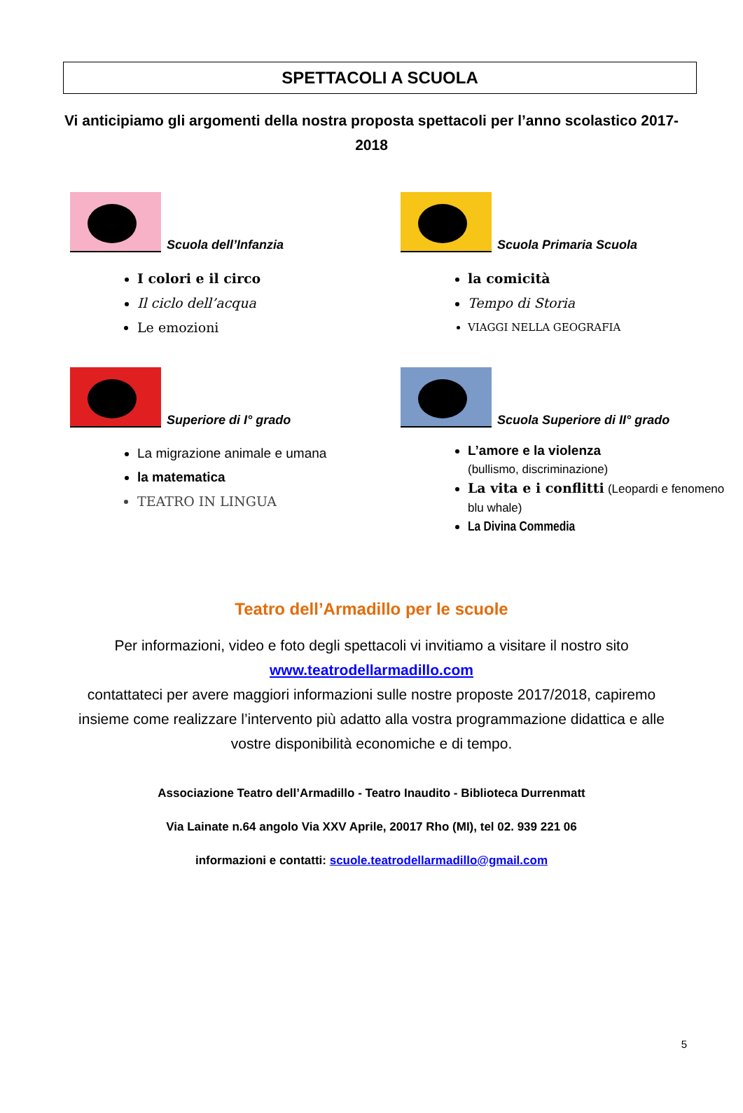SPETTACOLI A SCUOLA
Vi anticipiamo gli argomenti della nostra proposta spettacoli per l’anno scolastico 2017-2018
Scuola dell’Infanzia
I colori e il circo
Il ciclo dell’acqua
Le emozioni
Scuola Primaria Scuola
la comicità
Tempo di Storia
VIAGGI NELLA GEOGRAFIA
Superiore di I° grado
La migrazione animale e umana
la matematica
TEATRO IN LINGUA
Scuola Superiore di II° grado
L’amore e la violenza
(bullismo, discriminazione)
La vita e i conflitti (Leopardi e fenomeno blu whale)
La Divina Commedia
Teatro dell’Armadillo per le scuole
Per informazioni, video e foto degli spettacoli vi invitiamo a visitare il nostro sito
www.teatrodellarmadillo.com
contattateci per avere maggiori informazioni sulle nostre proposte 2017/2018, capiremo insieme come realizzare l’intervento più adatto alla vostra programmazione didattica e alle vostre disponibilità economiche e di tempo.
Associazione Teatro dell’Armadillo - Teatro Inaudito - Biblioteca Durrenmatt
Via Lainate n.64 angolo Via XXV Aprile, 20017 Rho (MI), tel 02. 939 221 06
informazioni e contatti: scuole.teatrodellarmadillo@gmail.com
5